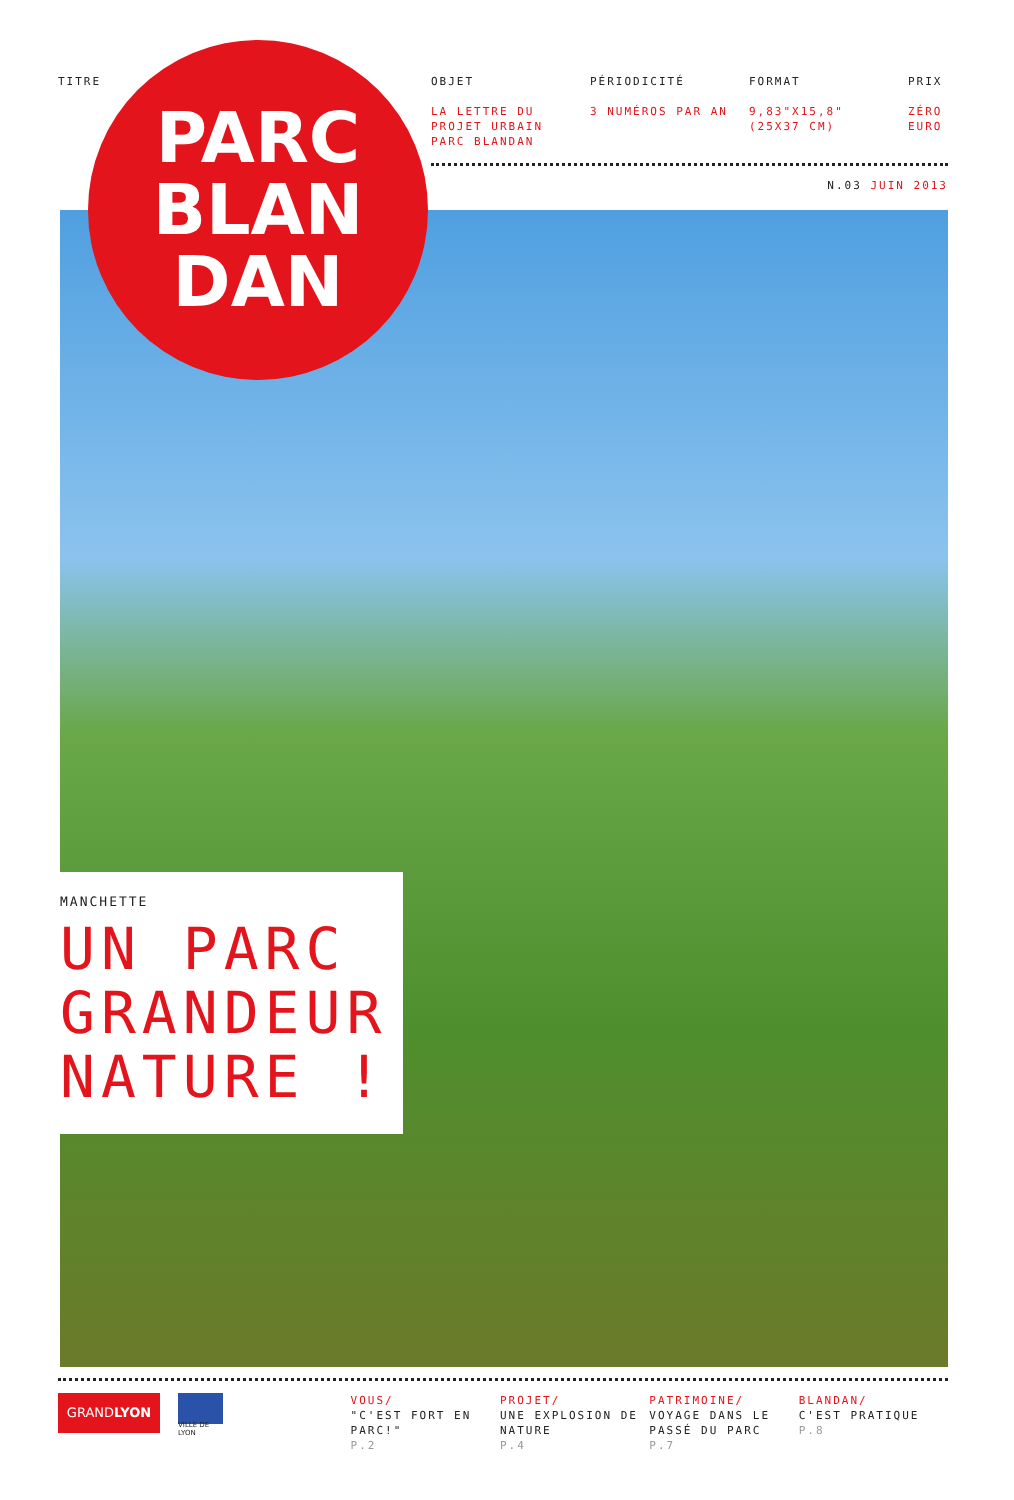TITRE
PARC
BLAN
DAN
OBJET
LA LETTRE DU PROJET URBAIN PARC BLANDAN
PÉRIODICITÉ
3 NUMÉROS PAR AN
FORMAT
9,83"X15,8" (25X37 CM)
PRIX
ZÉRO EURO
N.03 JUIN 2013
MANCHETTE
UN PARC GRANDEUR NATURE !
GRANDLYON
VILLE DE LYON
VOUS/
"C'EST FORT EN PARC!"
P.2
PROJET/
UNE EXPLOSION DE NATURE
P.4
PATRIMOINE/
VOYAGE DANS LE PASSÉ DU PARC
P.7
BLANDAN/
C'EST PRATIQUE
P.8